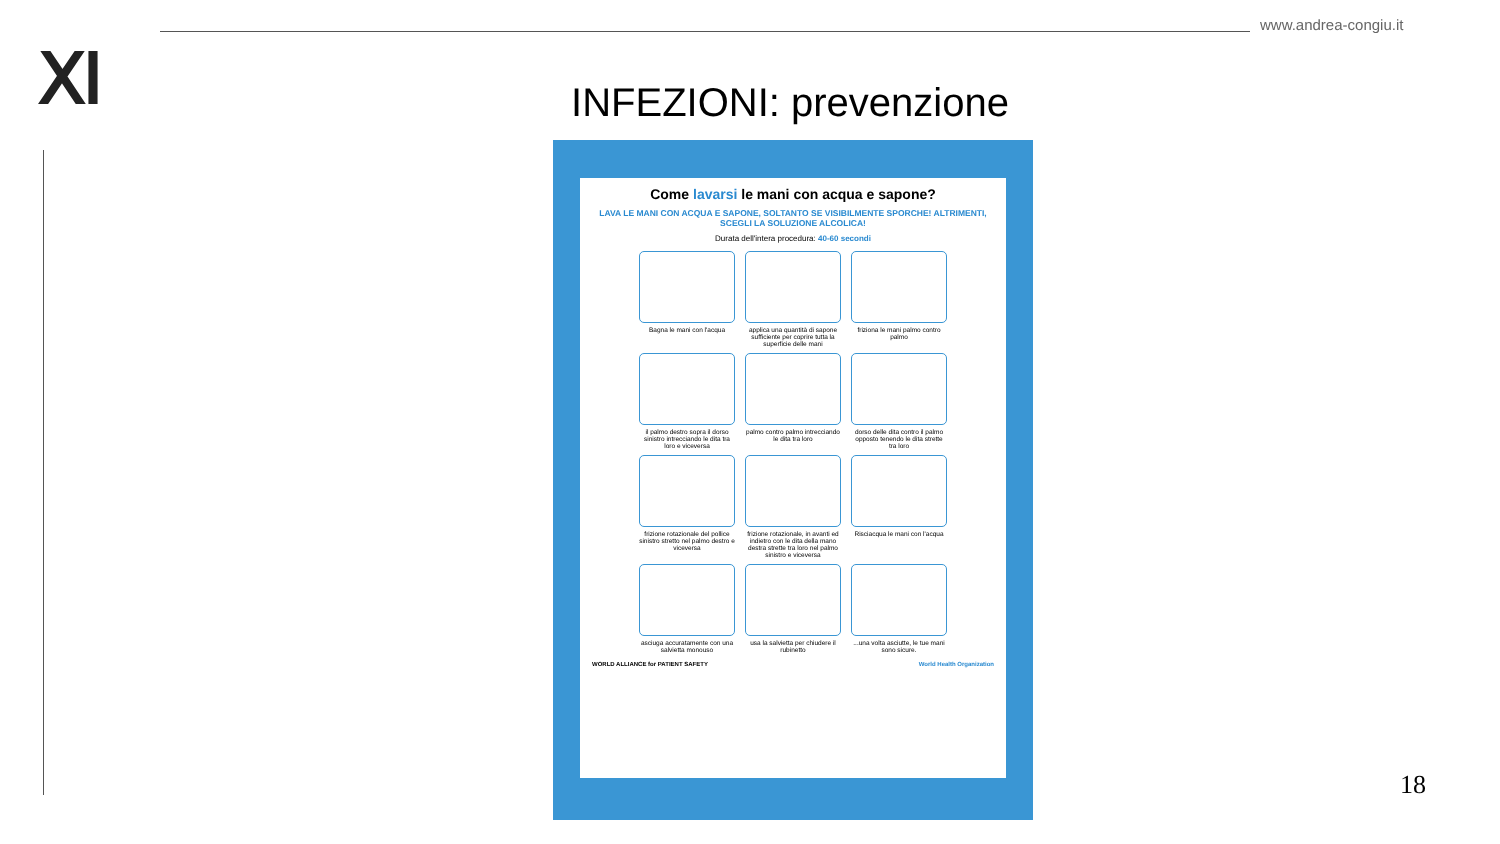www.andrea-congiu.it
Ⅺ
INFEZIONI: prevenzione
Come lavarsi le mani con acqua e sapone?
LAVA LE MANI CON ACQUA E SAPONE, SOLTANTO SE VISIBILMENTE SPORCHE! ALTRIMENTI, SCEGLI LA SOLUZIONE ALCOLICA!
Durata dell'intera procedura: 40-60 secondi
Bagna le mani con l'acqua
applica una quantità di sapone sufficiente per coprire tutta la superficie delle mani
friziona le mani palmo contro palmo
il palmo destro sopra il dorso sinistro intrecciando le dita tra loro e viceversa
palmo contro palmo intrecciando le dita tra loro
dorso delle dita contro il palmo opposto tenendo le dita strette tra loro
frizione rotazionale del pollice sinistro stretto nel palmo destro e viceversa
frizione rotazionale, in avanti ed indietro con le dita della mano destra strette tra loro nel palmo sinistro e viceversa
Risciacqua le mani con l'acqua
asciuga accuratamente con una salvietta monouso
usa la salvietta per chiudere il rubinetto
...una volta asciutte, le tue mani sono sicure.
WORLD ALLIANCE for PATIENT SAFETY World Health Organization
18